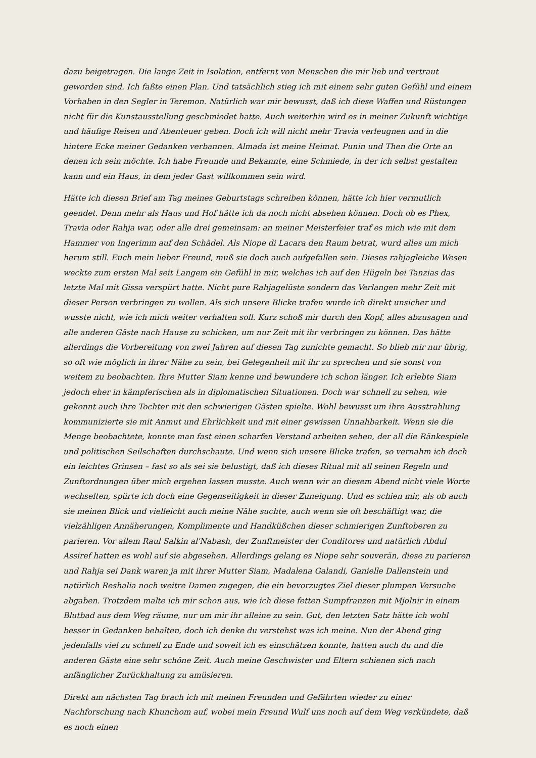dazu beigetragen. Die lange Zeit in Isolation, entfernt von Menschen die mir lieb und vertraut geworden sind. Ich faßte einen Plan. Und tatsächlich stieg ich mit einem sehr guten Gefühl und einem Vorhaben in den Segler in Teremon. Natürlich war mir bewusst, daß ich diese Waffen und Rüstungen nicht für die Kunstausstellung geschmiedet hatte. Auch weiterhin wird es in meiner Zukunft wichtige und häufige Reisen und Abenteuer geben. Doch ich will nicht mehr Travia verleugnen und in die hintere Ecke meiner Gedanken verbannen. Almada ist meine Heimat. Punin und Then die Orte an denen ich sein möchte. Ich habe Freunde und Bekannte, eine Schmiede, in der ich selbst gestalten kann und ein Haus, in dem jeder Gast willkommen sein wird.
Hätte ich diesen Brief am Tag meines Geburtstags schreiben können, hätte ich hier vermutlich geendet. Denn mehr als Haus und Hof hätte ich da noch nicht absehen können. Doch ob es Phex, Travia oder Rahja war, oder alle drei gemeinsam: an meiner Meisterfeier traf es mich wie mit dem Hammer von Ingerimm auf den Schädel. Als Niope di Lacara den Raum betrat, wurd alles um mich herum still. Euch mein lieber Freund, muß sie doch auch aufgefallen sein. Dieses rahjagleiche Wesen weckte zum ersten Mal seit Langem ein Gefühl in mir, welches ich auf den Hügeln bei Tanzias das letzte Mal mit Gissa verspürt hatte. Nicht pure Rahjagelüste sondern das Verlangen mehr Zeit mit dieser Person verbringen zu wollen. Als sich unsere Blicke trafen wurde ich direkt unsicher und wusste nicht, wie ich mich weiter verhalten soll. Kurz schoß mir durch den Kopf, alles abzusagen und alle anderen Gäste nach Hause zu schicken, um nur Zeit mit ihr verbringen zu können. Das hätte allerdings die Vorbereitung von zwei Jahren auf diesen Tag zunichte gemacht. So blieb mir nur übrig, so oft wie möglich in ihrer Nähe zu sein, bei Gelegenheit mit ihr zu sprechen und sie sonst von weitem zu beobachten. Ihre Mutter Siam kenne und bewundere ich schon länger. Ich erlebte Siam jedoch eher in kämpferischen als in diplomatischen Situationen. Doch war schnell zu sehen, wie gekonnt auch ihre Tochter mit den schwierigen Gästen spielte. Wohl bewusst um ihre Ausstrahlung kommunizierte sie mit Anmut und Ehrlichkeit und mit einer gewissen Unnahbarkeit. Wenn sie die Menge beobachtete, konnte man fast einen scharfen Verstand arbeiten sehen, der all die Ränkespiele und politischen Seilschaften durchschaute. Und wenn sich unsere Blicke trafen, so vernahm ich doch ein leichtes Grinsen – fast so als sei sie belustigt, daß ich dieses Ritual mit all seinen Regeln und Zunftordnungen über mich ergehen lassen musste. Auch wenn wir an diesem Abend nicht viele Worte wechselten, spürte ich doch eine Gegenseitigkeit in dieser Zuneigung. Und es schien mir, als ob auch sie meinen Blick und vielleicht auch meine Nähe suchte, auch wenn sie oft beschäftigt war, die vielzähligen Annäherungen, Komplimente und Handküßchen dieser schmierigen Zunftoberen zu parieren. Vor allem Raul Salkin al'Nabash, der Zunftmeister der Conditores und natürlich Abdul Assiref hatten es wohl auf sie abgesehen. Allerdings gelang es Niope sehr souverän, diese zu parieren und Rahja sei Dank waren ja mit ihrer Mutter Siam, Madalena Galandi, Ganielle Dallenstein und natürlich Reshalia noch weitre Damen zugegen, die ein bevorzugtes Ziel dieser plumpen Versuche abgaben. Trotzdem malte ich mir schon aus, wie ich diese fetten Sumpfranzen mit Mjolnir in einem Blutbad aus dem Weg räume, nur um mir ihr alleine zu sein. Gut, den letzten Satz hätte ich wohl besser in Gedanken behalten, doch ich denke du verstehst was ich meine. Nun der Abend ging jedenfalls viel zu schnell zu Ende und soweit ich es einschätzen konnte, hatten auch du und die anderen Gäste eine sehr schöne Zeit. Auch meine Geschwister und Eltern schienen sich nach anfänglicher Zurückhaltung zu amüsieren.
Direkt am nächsten Tag brach ich mit meinen Freunden und Gefährten wieder zu einer Nachforschung nach Khunchom auf, wobei mein Freund Wulf uns noch auf dem Weg verkündete, daß es noch einen